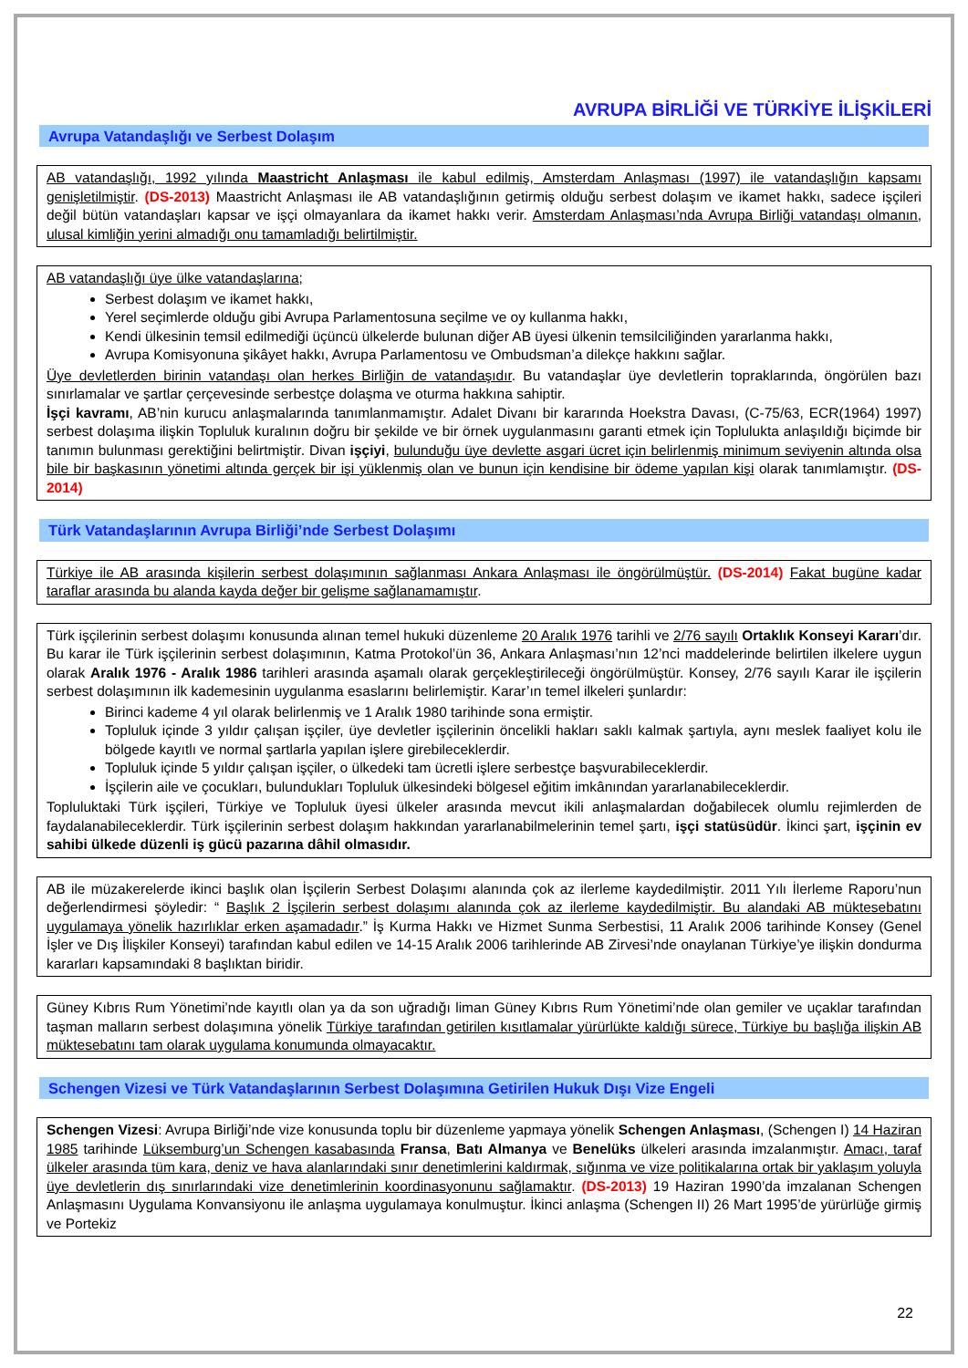AVRUPA BİRLİĞİ VE TÜRKİYE İLİŞKİLERİ
Avrupa Vatandaşlığı ve Serbest Dolaşım
AB vatandaşlığı, 1992 yılında Maastricht Anlaşması ile kabul edilmiş, Amsterdam Anlaşması (1997) ile vatandaşlığın kapsamı genişletilmiştir. (DS-2013) Maastricht Anlaşması ile AB vatandaşlığının getirmiş olduğu serbest dolaşım ve ikamet hakkı, sadece işçileri değil bütün vatandaşları kapsar ve işçi olmayanlara da ikamet hakkı verir. Amsterdam Anlaşması’nda Avrupa Birliği vatandaşı olmanın, ulusal kimliğin yerini almadığı onu tamamladığı belirtilmiştir.
AB vatandaşlığı üye ülke vatandaşlarına;
Serbest dolaşım ve ikamet hakkı,
Yerel seçimlerde olduğu gibi Avrupa Parlamentosuna seçilme ve oy kullanma hakkı,
Kendi ülkesinin temsil edilmediği üçüncü ülkelerde bulunan diğer AB üyesi ülkenin temsilciliğinden yararlanma hakkı,
Avrupa Komisyonuna şikâyet hakkı, Avrupa Parlamentosu ve Ombudsman’a dilekçe hakkını sağlar.
Üye devletlerden birinin vatandaşı olan herkes Birliğin de vatandaşıdır. Bu vatandaşlar üye devletlerin topraklarında, öngörülen bazı sınırlamalar ve şartlar çerçevesinde serbestçe dolaşma ve oturma hakkına sahiptir.
İşçi kavramı, AB’nin kurucu anlaşmalarında tanımlanmamıştır. Adalet Divanı bir kararında Hoekstra Davası, (C-75/63, ECR(1964) 1997) serbest dolaşıma ilişkin Topluluk kuralının doğru bir şekilde ve bir örnek uygulanmasını garanti etmek için Toplulukta anlaşıldığı biçimde bir tanımın bulunması gerektiğini belirtmiştir. Divan işçiyi, bulunduğu üye devlette asgari ücret için belirlenmiş minimum seviyenin altında olsa bile bir başkasının yönetimi altında gerçek bir işi yüklenmiş olan ve bunun için kendisine bir ödeme yapılan kişi olarak tanımlamıştır. (DS-2014)
Türk Vatandaşlarının Avrupa Birliği’nde Serbest Dolaşımı
Türkiye ile AB arasında kişilerin serbest dolaşımının sağlanması Ankara Anlaşması ile öngörülmüştür. (DS-2014) Fakat bugüne kadar taraflar arasında bu alanda kayda değer bir gelişme sağlanamamıştır.
Türk işçilerinin serbest dolaşımı konusunda alınan temel hukuki düzenleme 20 Aralık 1976 tarihli ve 2/76 sayılı Ortaklık Konseyi Kararı’dır. Bu karar ile Türk işçilerinin serbest dolaşımının, Katma Protokol’ün 36, Ankara Anlaşması’nın 12’nci maddelerinde belirtilen ilkelere uygun olarak Aralık 1976 - Aralık 1986 tarihleri arasında aşamalı olarak gerçekleştirileceği öngörülmüştür. Konsey, 2/76 sayılı Karar ile işçilerin serbest dolaşımının ilk kademesinin uygulanma esaslarını belirlemiştir. Karar’ın temel ilkeleri şunlardır:
Birinci kademe 4 yıl olarak belirlenmiş ve 1 Aralık 1980 tarihinde sona ermiştir.
Topluluk içinde 3 yıldır çalışan işçiler, üye devletler işçilerinin öncelikli hakları saklı kalmak şartıyla, aynı meslek faaliyet kolu ile bölgede kayıtlı ve normal şartlarla yapılan işlere girebileceklerdir.
Topluluk içinde 5 yıldır çalışan işçiler, o ülkedeki tam ücretli işlere serbestçe başvurabileceklerdir.
İşçilerin aile ve çocukları, bulundukları Topluluk ülkesindeki bölgesel eğitim imkânından yararlanabileceklerdir.
Topluluktaki Türk işçileri, Türkiye ve Topluluk üyesi ülkeler arasında mevcut ikili anlaşmalardan doğabilecek olumlu rejimlerden de faydalanabileceklerdir. Türk işçilerinin serbest dolaşım hakkından yararlanabilmelerinin temel şartı, işçi statüsüdür. İkinci şart, işçinin ev sahibi ülkede düzenli iş gücü pazarına dâhil olmasıdır.
AB ile müzakerelerde ikinci başlık olan İşçilerin Serbest Dolaşımı alanında çok az ilerleme kaydedilmiştir. 2011 Yılı İlerleme Raporu’nun değerlendirmesi şöyledir: “ Başlık 2 İşçilerin serbest dolaşımı alanında çok az ilerleme kaydedilmiştir. Bu alandaki AB müktesebatını uygulamaya yönelik hazırlıklar erken aşamadadır.” İş Kurma Hakkı ve Hizmet Sunma Serbestisi, 11 Aralık 2006 tarihinde Konsey (Genel İşler ve Dış İlişkiler Konseyi) tarafından kabul edilen ve 14-15 Aralık 2006 tarihlerinde AB Zirvesi’nde onaylanan Türkiye’ye ilişkin dondurma kararları kapsamındaki 8 başlıktan biridir.
Güney Kıbrıs Rum Yönetimi’nde kayıtlı olan ya da son uğradığı liman Güney Kıbrıs Rum Yönetimi’nde olan gemiler ve uçaklar tarafından taşman malların serbest dolaşımına yönelik Türkiye tarafından getirilen kısıtlamalar yürürlükte kaldığı sürece, Türkiye bu başlığa ilişkin AB müktesebatını tam olarak uygulama konumunda olmayacaktır.
Schengen Vizesi ve Türk Vatandaşlarının Serbest Dolaşımına Getirilen Hukuk Dışı Vize Engeli
Schengen Vizesi: Avrupa Birliği’nde vize konusunda toplu bir düzenleme yapmaya yönelik Schengen Anlaşması, (Schengen I) 14 Haziran 1985 tarihinde Lüksemburg’un Schengen kasabasında Fransa, Batı Almanya ve Benelüks ülkeleri arasında imzalanmıştır. Amacı, taraf ülkeler arasında tüm kara, deniz ve hava alanlarındaki sınır denetimlerini kaldırmak, sığınma ve vize politikalarına ortak bir yaklaşım yoluyla üye devletlerin dış sınırlarındaki vize denetimlerinin koordinasyonunu sağlamaktır. (DS-2013) 19 Haziran 1990’da imzalanan Schengen Anlaşmasını Uygulama Konvansiyonu ile anlaşma uygulamaya konulmuştur. İkinci anlaşma (Schengen II) 26 Mart 1995’de yürürlüğe girmiş ve Portekiz
22